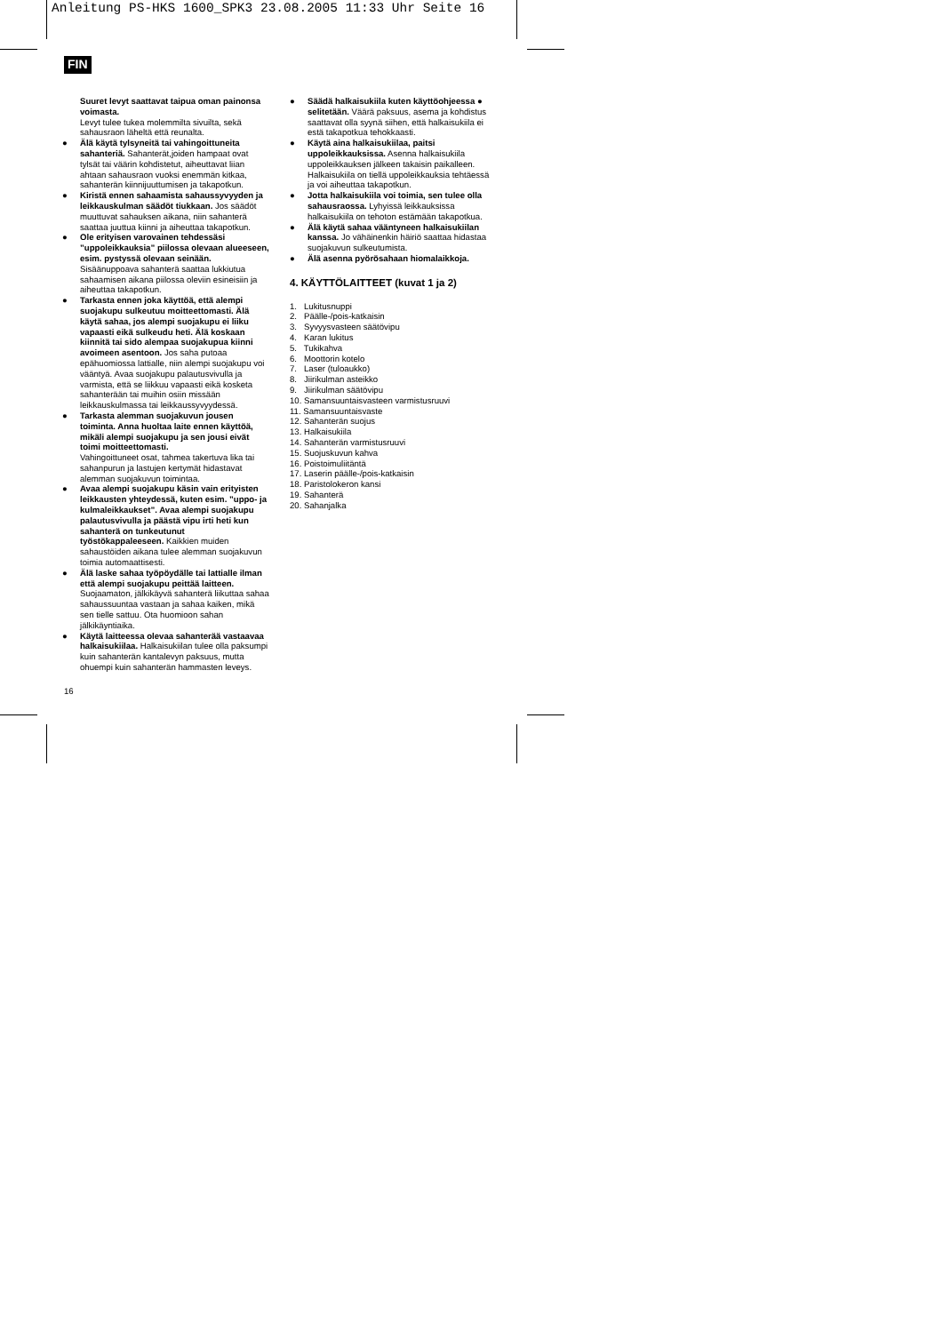Anleitung PS-HKS 1600_SPK3 23.08.2005 11:33 Uhr Seite 16
FIN
Suuret levyt saattavat taipua oman painonsa voimasta.
Levyt tulee tukea molemmilta sivuilta, sekä sahausraon läheltä että reunalta.
● Älä käytä tylsyneitä tai vahingoittuneita sahanteriä. Sahanterät,joiden hampaat ovat tylsät tai väärin kohdistetut, aiheuttavat liian ahtaan sahausraon vuoksi enemmän kitkaa, sahanterän kiinnijuuttumisen ja takapotkun.
● Kiristä ennen sahaamista sahaussyvyyden ja leikkauskulman säädöt tiukkaan. Jos säädöt muuttuvat sahauksen aikana, niin sahanterä saattaa juuttua kiinni ja aiheuttaa takapotkun.
● Ole erityisen varovainen tehdessäsi ”uppoleikkauksia” piilossa olevaan alueeseen, esim. pystyssä olevaan seinään.
Sisäänuppoava sahanterä saattaa lukkiutua sahaamisen aikana piilossa oleviin esineisiin ja aiheuttaa takapotkun.
● Tarkasta ennen joka käyttöä, että alempi suojakupu sulkeutuu moitteettomasti. Älä käytä sahaa, jos alempi suojakupu ei liiku vapaasti eikä sulkeudu heti. Älä koskaan kiinnitä tai sido alempaa suojakupua kiinni avoimeen asentoon. Jos saha putoaa epähuomiossa lattialle, niin alempi suojakupu voi vääntyä. Avaa suojakupu palautusvivulla ja varmista, että se liikkuu vapaasti eikä kosketa sahanterään tai muihin osiin missään leikkauskulmassa tai leikkaussyvyydessä.
● Tarkasta alemman suojakuvun jousen toiminta. Anna huoltaa laite ennen käyttöä, mikäli alempi suojakupu ja sen jousi eivät toimi moitteettomasti.
Vahingoittuneet osat, tahmea takertuva lika tai sahanpurun ja lastujen kertymät hidastavat alemman suojakuvun toimintaa.
● Avaa alempi suojakupu käsin vain erityisten leikkausten yhteydessä, kuten esim. ”uppo- ja kulmaleikkaukset”. Avaa alempi suojakupu palautusvivulla ja päästä vipu irti heti kun sahanterä on tunkeutunut työstökappaleeseen. Kaikkien muiden sahaustöiden aikana tulee alemman suojakuvun toimia automaattisesti.
● Älä laske sahaa työpöydälle tai lattialle ilman että alempi suojakupu peittää laitteen.
Suojaamaton, jälkikäyvä sahanterä liikuttaa sahaa sahaussuuntaa vastaan ja sahaa kaiken, mikä sen tielle sattuu. Ota huomioon sahan jälkikäyntiaika.
● Käytä laitteessa olevaa sahanterää vastaavaa halkaisukiilaa. Halkaisukiilan tulee olla paksumpi kuin sahanterän kantalevyn paksuus, mutta ohuempi kuin sahanterän hammasten leveys.
● Säädä halkaisukiila kuten käyttöohjeessa ● selitetään. Väärä paksuus, asema ja kohdistus saattavat olla syynä siihen, että halkaisukiila ei estä takapotkua tehokkaasti.
● Käytä aina halkaisukiilaa, paitsi uppoleikkauksissa. Asenna halkaisukiila uppoleikkauksen jälkeen takaisin paikalleen. Halkaisukiila on tiellä uppoleikkauksia tehtäessä ja voi aiheuttaa takapotkun.
● Jotta halkaisukiila voi toimia, sen tulee olla sahausraossa. Lyhyissä leikkauksissa halkaisukiila on tehoton estämään takapotkua.
● Älä käytä sahaa vääntyneen halkaisukiilan kanssa. Jo vähäinenkin häiriö saattaa hidastaa suojakuvun sulkeutumista.
● Älä asenna pyörösahaan hiomalaikkoja.
4. KÄYTTÖLAITTEET (kuvat 1 ja 2)
1. Lukitusnuppi
2. Päälle-/pois-katkaisin
3. Syvyysvasteen säätövipu
4. Karan lukitus
5. Tukikahva
6. Moottorin kotelo
7. Laser (tuloaukko)
8. Jiirikulman asteikko
9. Jiirikulman säätövipu
10. Samansuuntaisvasteen varmistusruuvi
11. Samansuuntaisvaste
12. Sahanterän suojus
13. Halkaisukiila
14. Sahanterän varmistusruuvi
15. Suojuskuvun kahva
16. Poistoimuliitäntä
17. Laserin päälle-/pois-katkaisin
18. Paristolokeron kansi
19. Sahanterä
20. Sahanjalka
16